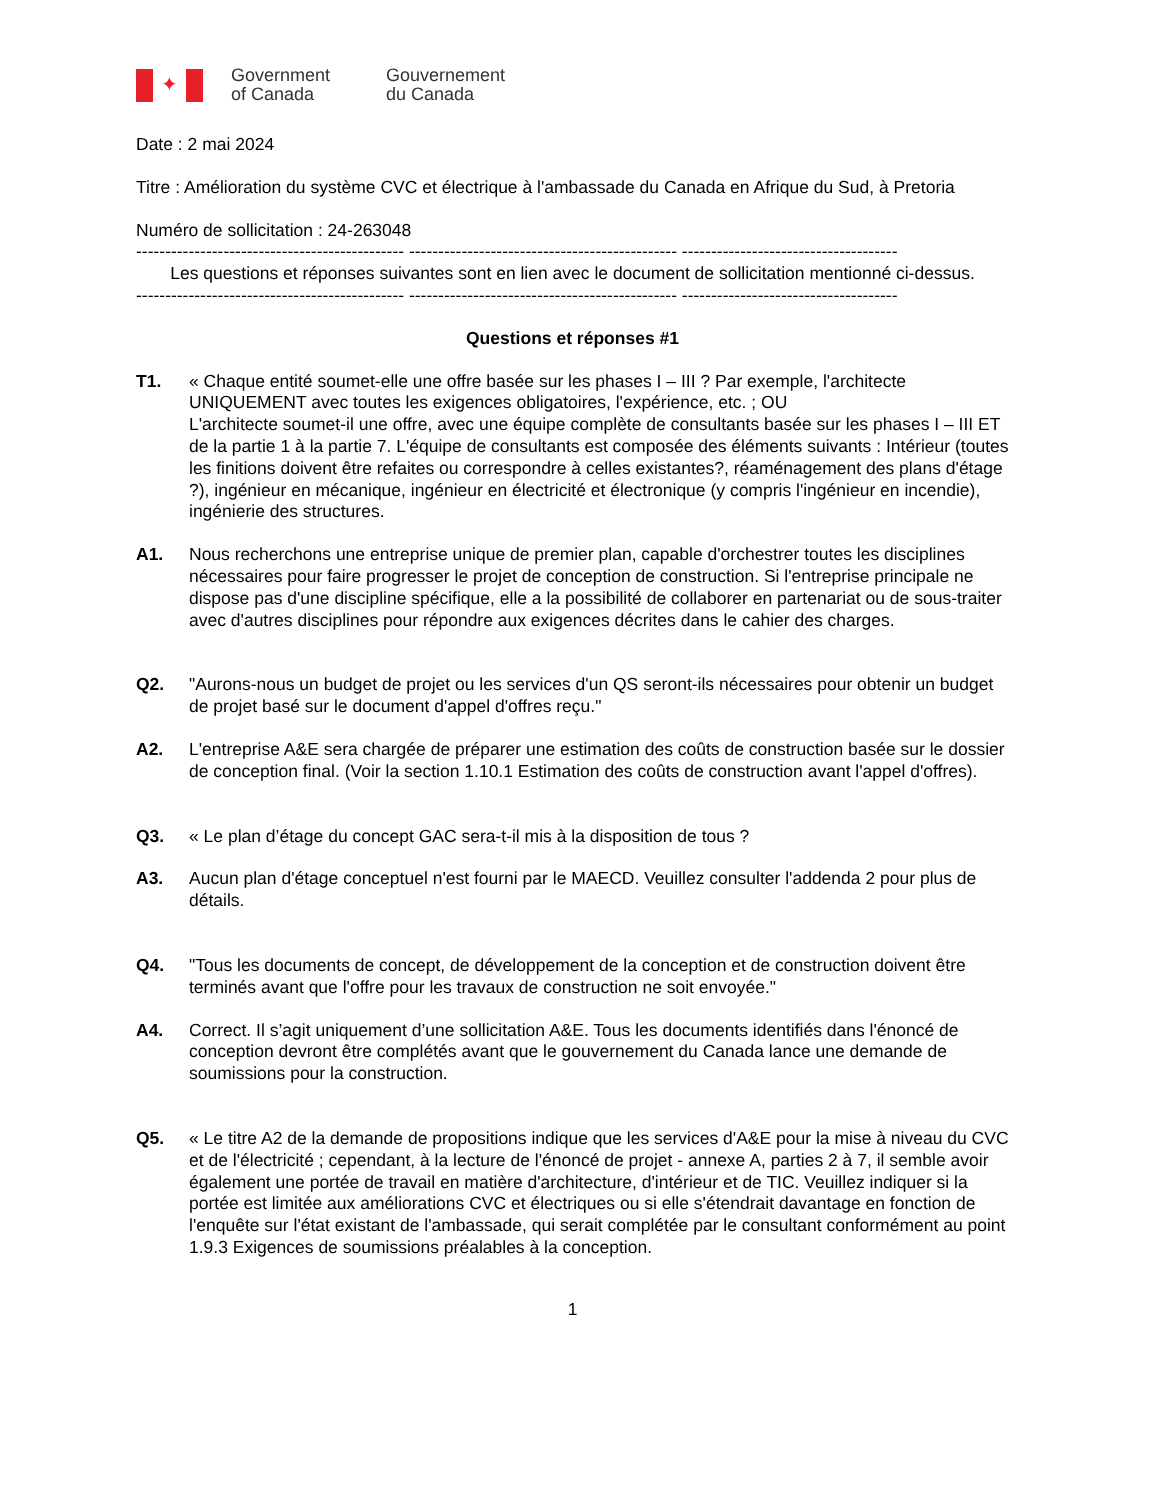✦
Government
of Canada
Gouvernement
du Canada
Date : 2 mai 2024
Titre : Amélioration du système CVC et électrique à l'ambassade du Canada en Afrique du Sud, à Pretoria
Numéro de sollicitation : 24-263048
---------------------------------------------- ---------------------------------------------- -------------------------------------
Les questions et réponses suivantes sont en lien avec le document de sollicitation mentionné ci-dessus.
---------------------------------------------- ---------------------------------------------- -------------------------------------
Questions et réponses #1
T1. « Chaque entité soumet-elle une offre basée sur les phases I – III ? Par exemple, l'architecte UNIQUEMENT avec toutes les exigences obligatoires, l'expérience, etc. ; OU
L'architecte soumet-il une offre, avec une équipe complète de consultants basée sur les phases I – III ET de la partie 1 à la partie 7. L'équipe de consultants est composée des éléments suivants : Intérieur (toutes les finitions doivent être refaites ou correspondre à celles existantes?, réaménagement des plans d'étage ?), ingénieur en mécanique, ingénieur en électricité et électronique (y compris l'ingénieur en incendie), ingénierie des structures.
A1. Nous recherchons une entreprise unique de premier plan, capable d'orchestrer toutes les disciplines nécessaires pour faire progresser le projet de conception de construction. Si l'entreprise principale ne dispose pas d'une discipline spécifique, elle a la possibilité de collaborer en partenariat ou de sous-traiter avec d'autres disciplines pour répondre aux exigences décrites dans le cahier des charges.
Q2. "Aurons-nous un budget de projet ou les services d'un QS seront-ils nécessaires pour obtenir un budget de projet basé sur le document d'appel d'offres reçu."
A2. L'entreprise A&E sera chargée de préparer une estimation des coûts de construction basée sur le dossier de conception final. (Voir la section 1.10.1 Estimation des coûts de construction avant l'appel d'offres).
Q3. « Le plan d’étage du concept GAC sera-t-il mis à la disposition de tous ?
A3. Aucun plan d'étage conceptuel n'est fourni par le MAECD. Veuillez consulter l'addenda 2 pour plus de détails.
Q4. "Tous les documents de concept, de développement de la conception et de construction doivent être terminés avant que l'offre pour les travaux de construction ne soit envoyée."
A4. Correct. Il s’agit uniquement d’une sollicitation A&E. Tous les documents identifiés dans l'énoncé de conception devront être complétés avant que le gouvernement du Canada lance une demande de soumissions pour la construction.
Q5. « Le titre A2 de la demande de propositions indique que les services d'A&E pour la mise à niveau du CVC et de l'électricité ; cependant, à la lecture de l'énoncé de projet - annexe A, parties 2 à 7, il semble avoir également une portée de travail en matière d'architecture, d'intérieur et de TIC. Veuillez indiquer si la portée est limitée aux améliorations CVC et électriques ou si elle s'étendrait davantage en fonction de l'enquête sur l'état existant de l'ambassade, qui serait complétée par le consultant conformément au point 1.9.3 Exigences de soumissions préalables à la conception.
1